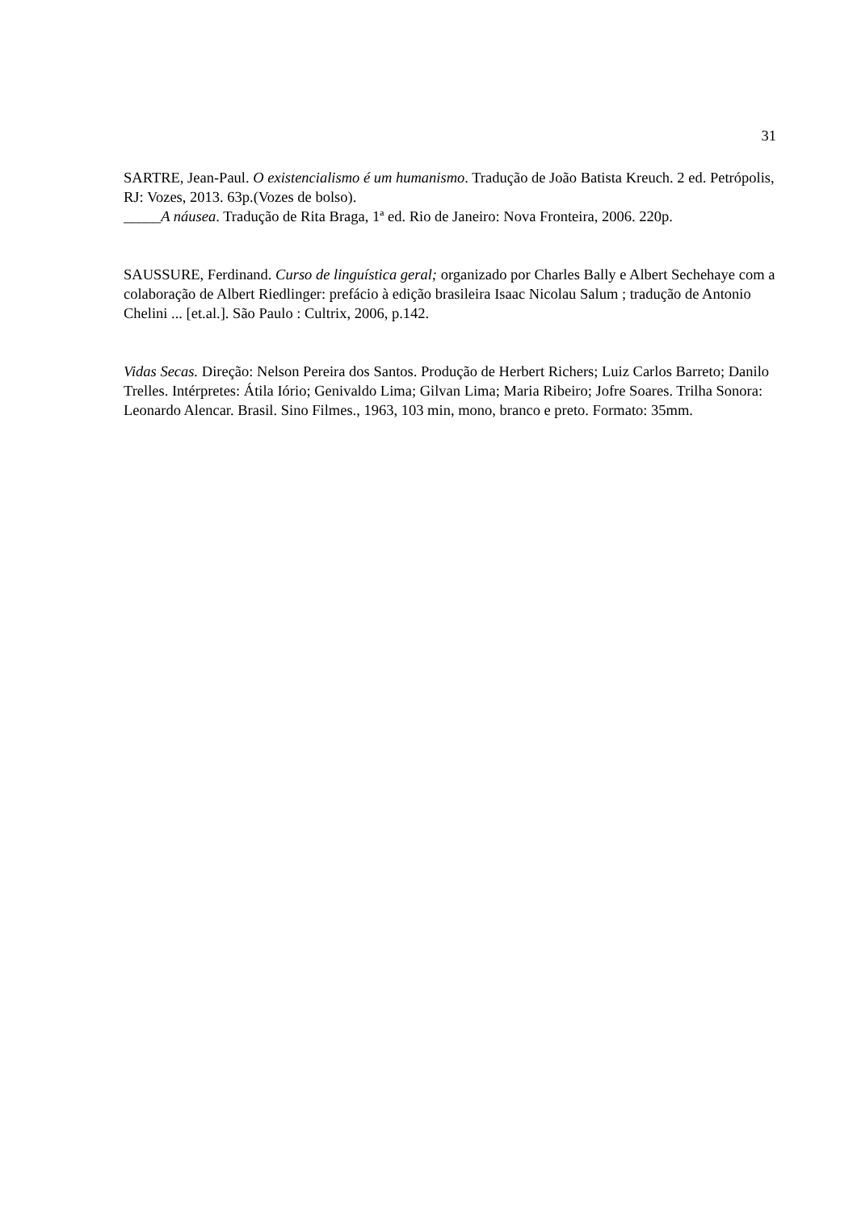31
SARTRE, Jean-Paul. O existencialismo é um humanismo. Tradução de João Batista Kreuch. 2 ed. Petrópolis, RJ: Vozes, 2013. 63p.(Vozes de bolso).
_____A náusea. Tradução de Rita Braga, 1ª ed. Rio de Janeiro: Nova Fronteira, 2006. 220p.
SAUSSURE, Ferdinand. Curso de linguística geral; organizado por Charles Bally e Albert Sechehaye com a colaboração de Albert Riedlinger: prefácio à edição brasileira Isaac Nicolau Salum ; tradução de Antonio Chelini ... [et.al.]. São Paulo : Cultrix, 2006, p.142.
Vidas Secas. Direção: Nelson Pereira dos Santos. Produção de Herbert Richers; Luiz Carlos Barreto; Danilo Trelles. Intérpretes: Átila Iório; Genivaldo Lima; Gilvan Lima; Maria Ribeiro; Jofre Soares. Trilha Sonora: Leonardo Alencar. Brasil. Sino Filmes., 1963, 103 min, mono, branco e preto. Formato: 35mm.